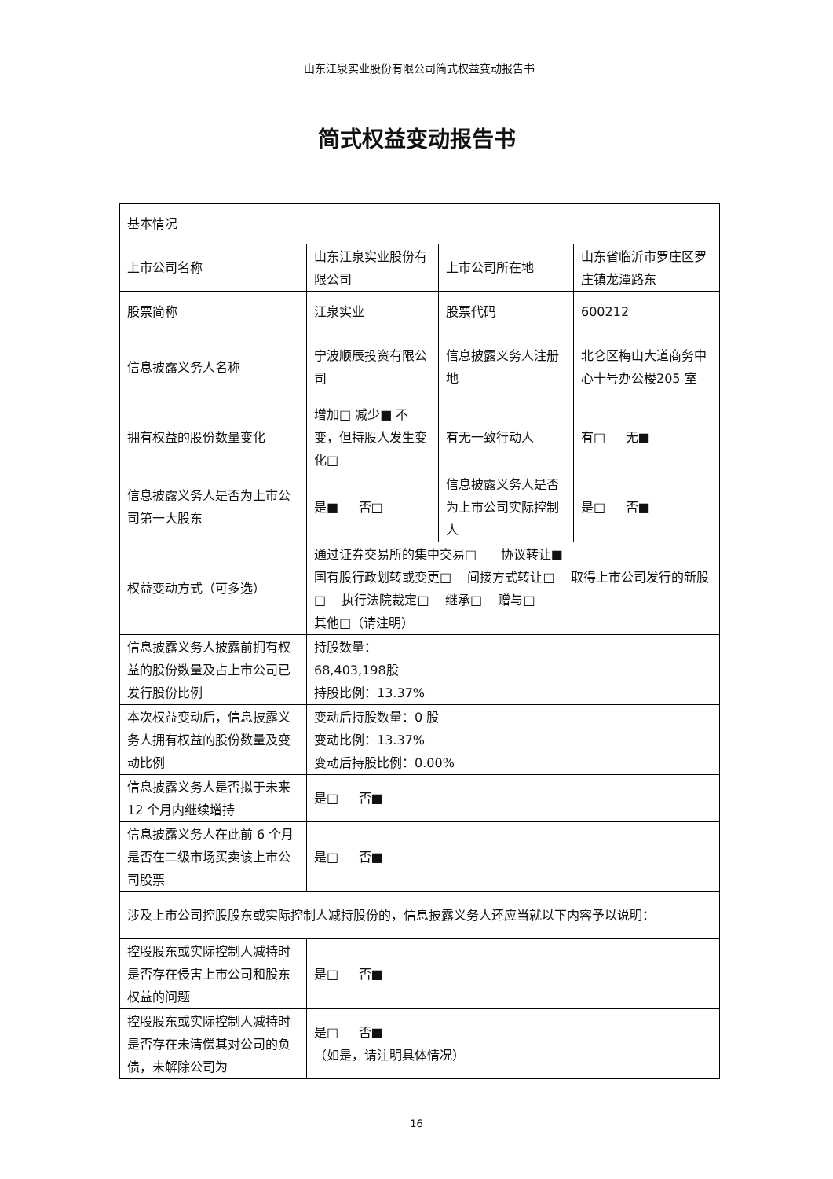山东江泉实业股份有限公司简式权益变动报告书
简式权益变动报告书
| 基本情况 | | | |
| 上市公司名称 | 山东江泉实业股份有限公司 | 上市公司所在地 | 山东省临沂市罗庄区罗庄镇龙潭路东 |
| 股票简称 | 江泉实业 | 股票代码 | 600212 |
| 信息披露义务人名称 | 宁波顺辰投资有限公司 | 信息披露义务人注册地 | 北仑区梅山大道商务中心十号办公楼205 室 |
| 拥有权益的股份数量变化 | 增加□ 减少■ 不变，但持股人发生变化□ | 有无一致行动人 | 有□ 无■ |
| 信息披露义务人是否为上市公司第一大股东 | 是■ 否□ | 信息披露义务人是否为上市公司实际控制人 | 是□ 否■ |
| 权益变动方式（可多选） | 通过证券交易所的集中交易□ 协议转让■ 国有股行政划转或变更□ 间接方式转让□ 取得上市公司发行的新股□ 执行法院裁定□ 继承□ 赠与□ 其他□（请注明） | | |
| 信息披露义务人披露前拥有权益的股份数量及占上市公司已发行股份比例 | 持股数量： 68,403,198股 持股比例：13.37% | | |
| 本次权益变动后，信息披露义务人拥有权益的股份数量及变动比例 | 变动后持股数量：0 股 变动比例：13.37% 变动后持股比例：0.00% | | |
| 信息披露义务人是否拟于未来 12 个月内继续增持 | 是□ 否■ | | |
| 信息披露义务人在此前 6 个月是否在二级市场买卖该上市公司股票 | 是□ 否■ | | |
| 涉及上市公司控股股东或实际控制人减持股份的，信息披露义务人还应当就以下内容予以说明： | | | |
| 控股股东或实际控制人减持时是否存在侵害上市公司和股东权益的问题 | 是□ 否■ | | |
| 控股股东或实际控制人减持时是否存在未清偿其对公司的负债，未解除公司为 | 是□ 否■ （如是，请注明具体情况） | | |
16